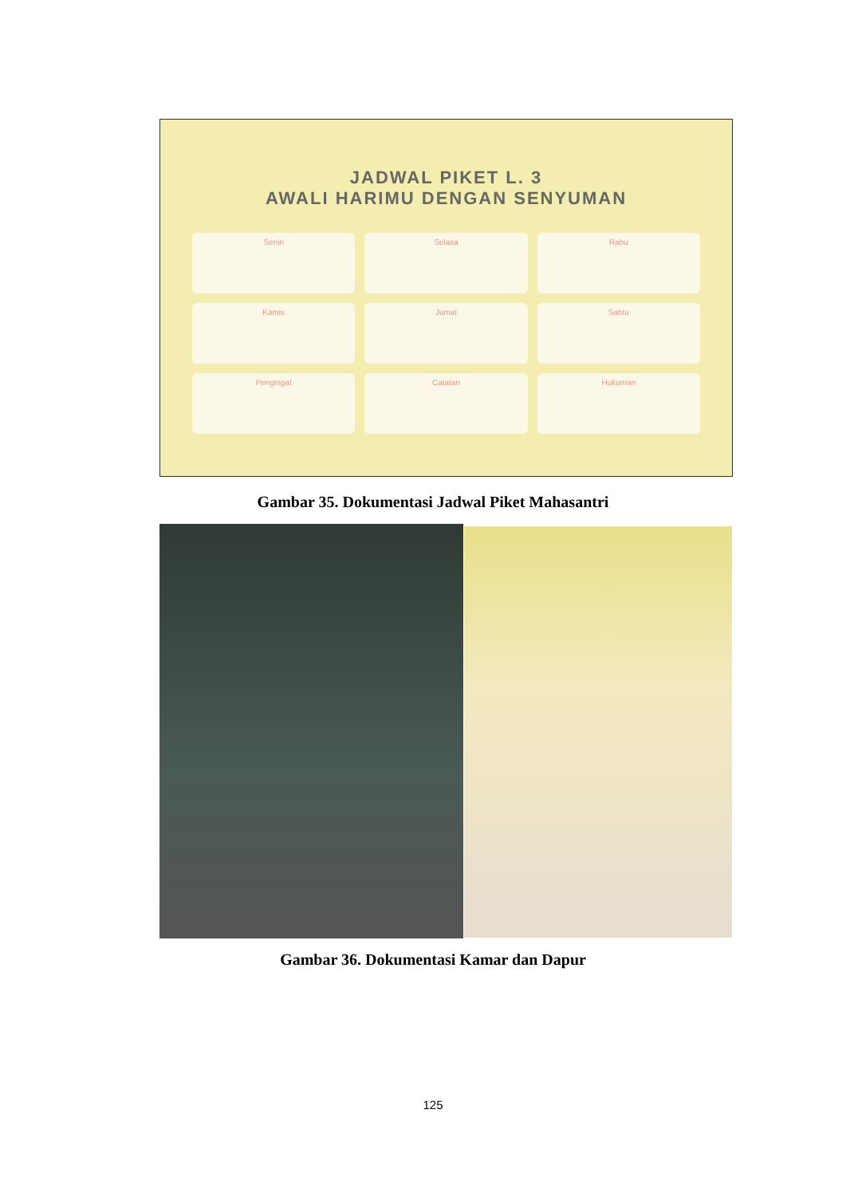JADWAL PIKET L. 3
AWALI HARIMU DENGAN SENYUMAN
Senin
Selasa
Rabu
Kamis
Jumat
Sabtu
Pengingat
Catatan
Hukuman
Gambar 35. Dokumentasi Jadwal Piket Mahasantri
Gambar 36. Dokumentasi Kamar dan Dapur
125